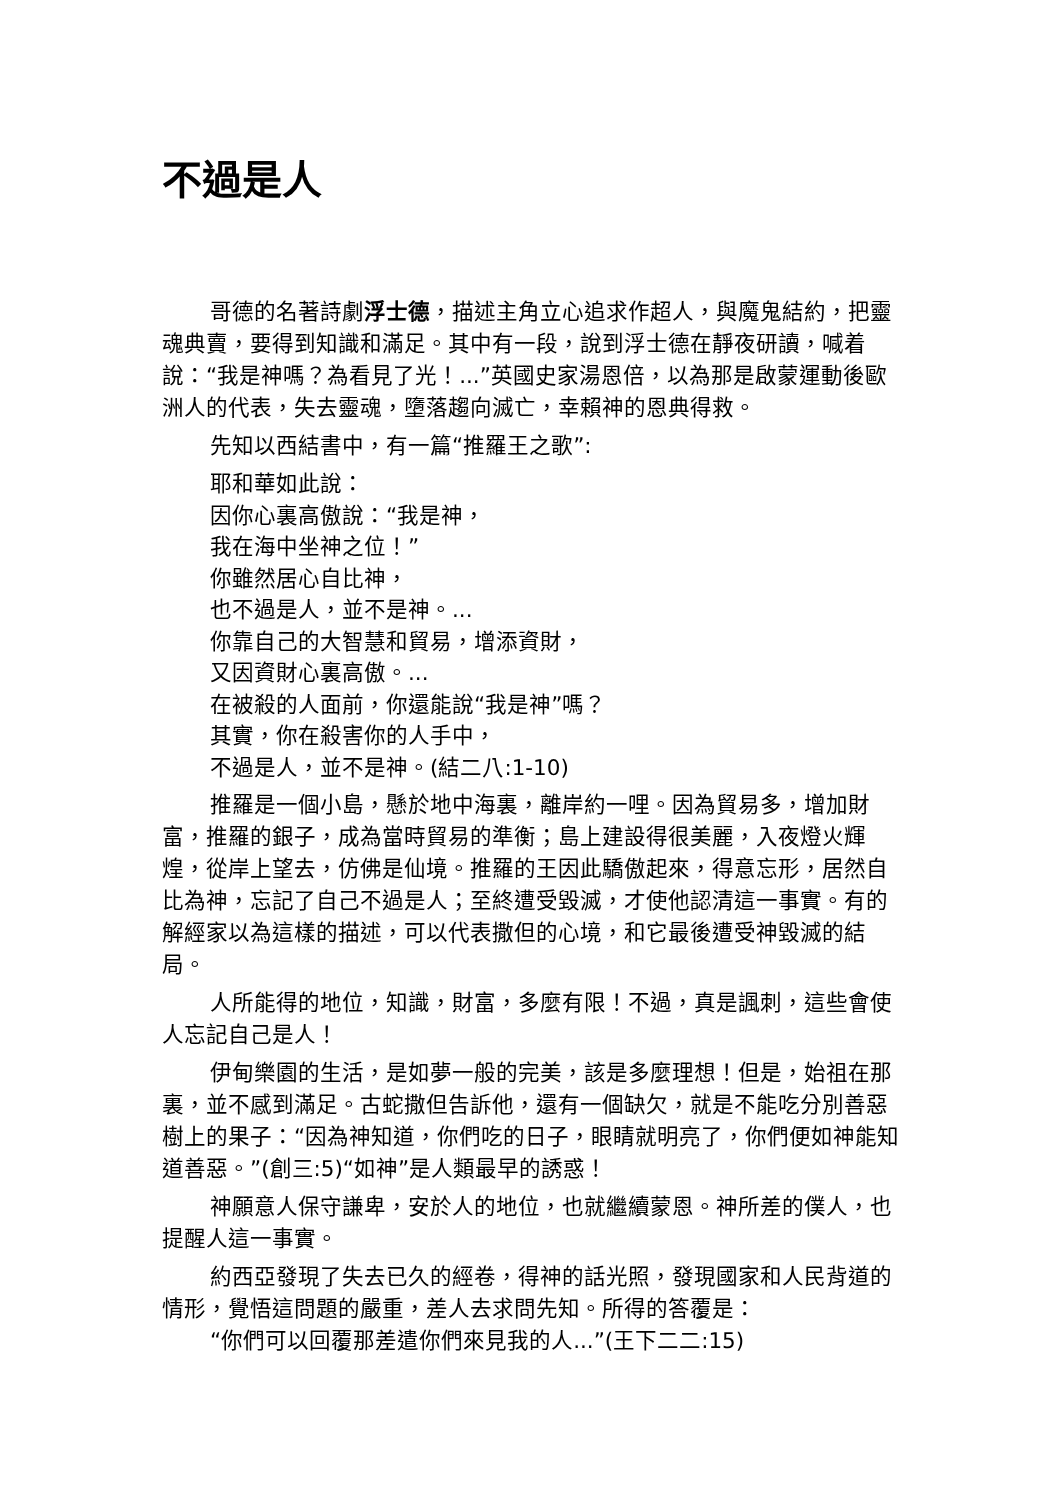不過是人
哥德的名著詩劇浮士德，描述主角立心追求作超人，與魔鬼結約，把靈魂典賣，要得到知識和滿足。其中有一段，說到浮士德在靜夜研讀，喊着說：“我是神嗎？為看見了光！...”英國史家湯恩倍，以為那是啟蒙運動後歐洲人的代表，失去靈魂，墮落趨向滅亡，幸賴神的恩典得救。
先知以西結書中，有一篇“推羅王之歌”:
耶和華如此說：
因你心裏高傲說：“我是神，
我在海中坐神之位！”
你雖然居心自比神，
也不過是人，並不是神。...
你靠自己的大智慧和貿易，增添資財，
又因資財心裏高傲。...
在被殺的人面前，你還能說“我是神”嗎？
其實，你在殺害你的人手中，
不過是人，並不是神。(結二八:1-10)
推羅是一個小島，懸於地中海裏，離岸約一哩。因為貿易多，增加財富，推羅的銀子，成為當時貿易的準衡；島上建設得很美麗，入夜燈火輝煌，從岸上望去，仿佛是仙境。推羅的王因此驕傲起來，得意忘形，居然自比為神，忘記了自己不過是人；至終遭受毀滅，才使他認清這一事實。有的解經家以為這樣的描述，可以代表撒但的心境，和它最後遭受神毀滅的結局。
人所能得的地位，知識，財富，多麼有限！不過，真是諷刺，這些會使人忘記自己是人！
伊甸樂園的生活，是如夢一般的完美，該是多麼理想！但是，始祖在那裏，並不感到滿足。古蛇撒但告訴他，還有一個缺欠，就是不能吃分別善惡樹上的果子：“因為神知道，你們吃的日子，眼睛就明亮了，你們便如神能知道善惡。”(創三:5)“如神”是人類最早的誘惑！
神願意人保守謙卑，安於人的地位，也就繼續蒙恩。神所差的僕人，也提醒人這一事實。
約西亞發現了失去已久的經卷，得神的話光照，發現國家和人民背道的情形，覺悟這問題的嚴重，差人去求問先知。所得的答覆是：
“你們可以回覆那差遣你們來見我的人...”(王下二二:15)